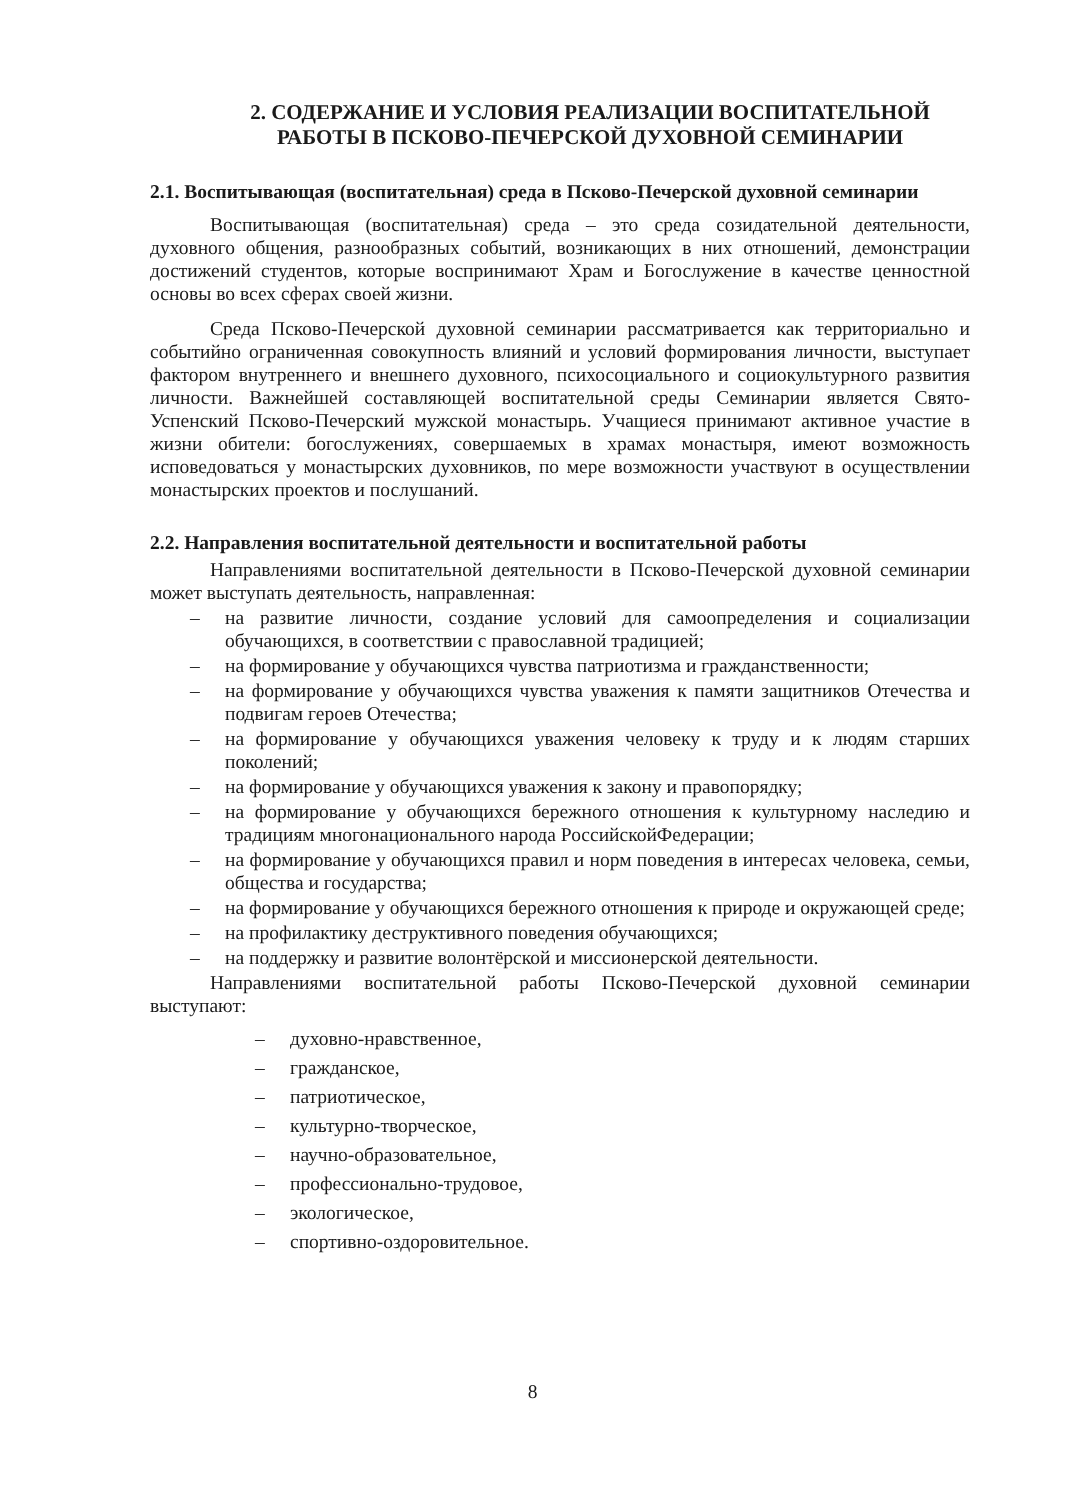2. СОДЕРЖАНИЕ И УСЛОВИЯ РЕАЛИЗАЦИИ ВОСПИТАТЕЛЬНОЙ РАБОТЫ В ПСКОВО-ПЕЧЕРСКОЙ ДУХОВНОЙ СЕМИНАРИИ
2.1. Воспитывающая (воспитательная) среда в Псково-Печерской духовной семинарии
Воспитывающая (воспитательная) среда – это среда созидательной деятельности, духовного общения, разнообразных событий, возникающих в них отношений, демонстрации достижений студентов, которые воспринимают Храм и Богослужение в качестве ценностной основы во всех сферах своей жизни.
Среда Псково-Печерской духовной семинарии рассматривается как территориально и событийно ограниченная совокупность влияний и условий формирования личности, выступает фактором внутреннего и внешнего духовного, психосоциального и социокультурного развития личности. Важнейшей составляющей воспитательной среды Семинарии является Свято-Успенский Псково-Печерский мужской монастырь. Учащиеся принимают активное участие в жизни обители: богослужениях, совершаемых в храмах монастыря, имеют возможность исповедоваться у монастырских духовников, по мере возможности участвуют в осуществлении монастырских проектов и послушаний.
2.2. Направления воспитательной деятельности и воспитательной работы
Направлениями воспитательной деятельности в Псково-Печерской духовной семинарии может выступать деятельность, направленная:
– на развитие личности, создание условий для самоопределения и социализации обучающихся, в соответствии с православной традицией;
– на формирование у обучающихся чувства патриотизма и гражданственности;
– на формирование у обучающихся чувства уважения к памяти защитников Отечества и подвигам героев Отечества;
– на формирование у обучающихся уважения человеку к труду и к людям старших поколений;
– на формирование у обучающихся уважения к закону и правопорядку;
– на формирование у обучающихся бережного отношения к культурному наследию и традициям многонационального народа РоссийскойФедерации;
– на формирование у обучающихся правил и норм поведения в интересах человека, семьи, общества и государства;
– на формирование у обучающихся бережного отношения к природе и окружающей среде;
– на профилактику деструктивного поведения обучающихся;
– на поддержку и развитие волонтёрской и миссионерской деятельности.
Направлениями воспитательной работы Псково-Печерской духовной семинарии выступают:
– духовно-нравственное,
– гражданское,
– патриотическое,
– культурно-творческое,
– научно-образовательное,
– профессионально-трудовое,
– экологическое,
– спортивно-оздоровительное.
8